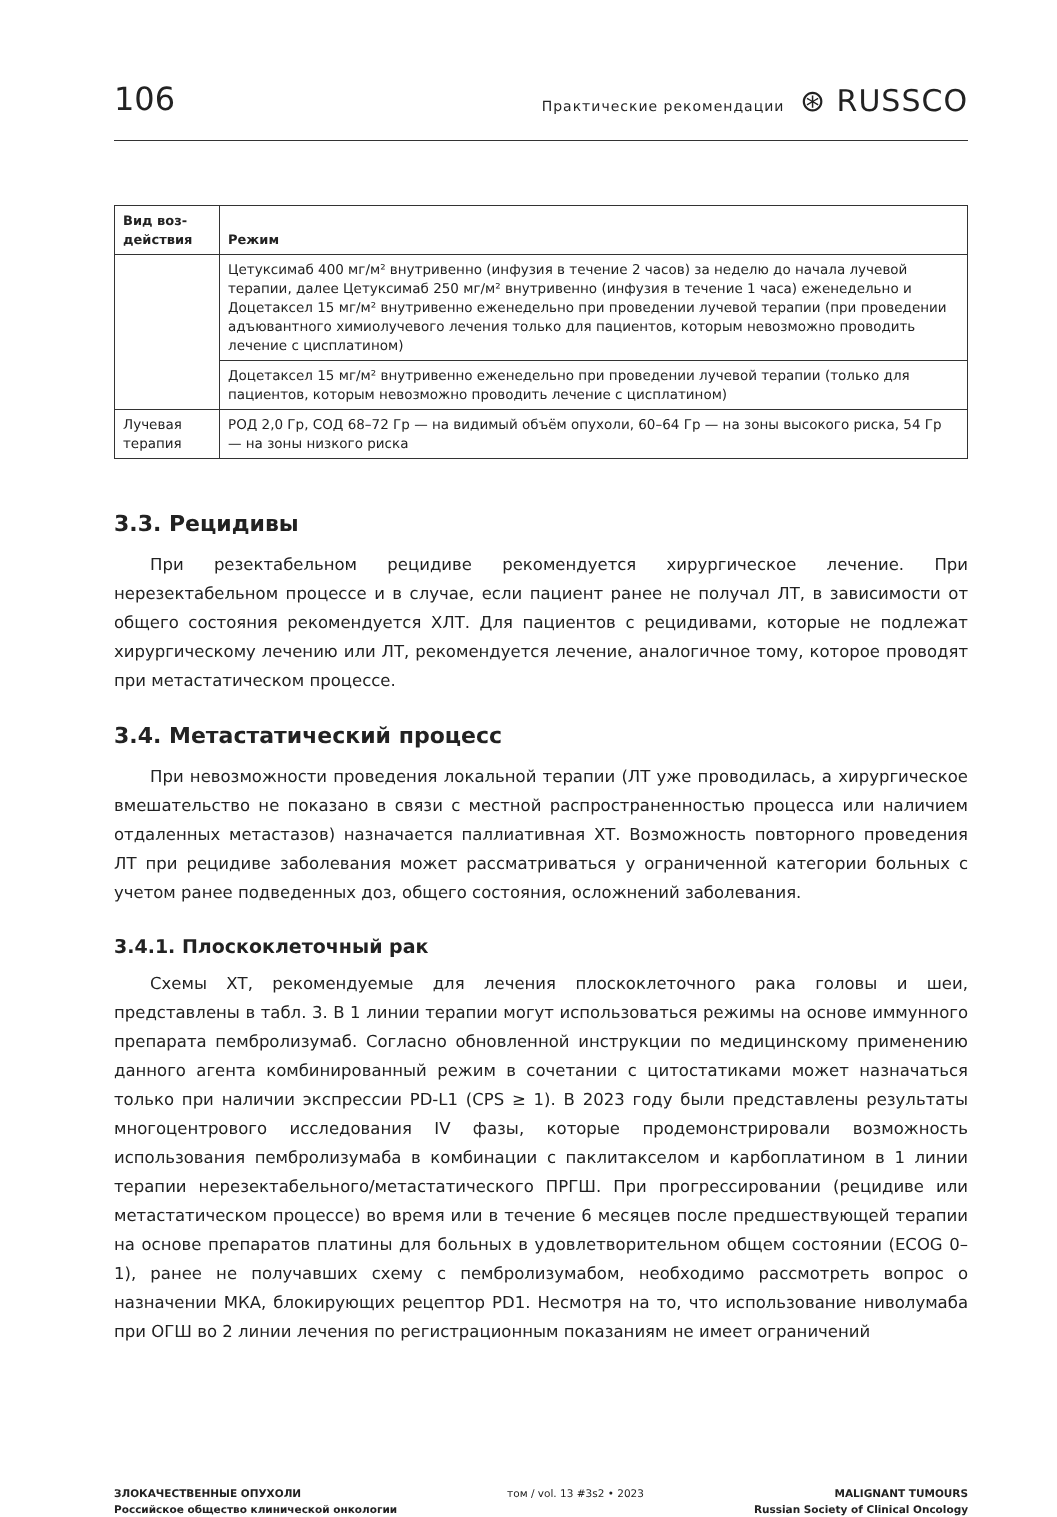106 Практические рекомендации ⊛ RUSSCO
| Вид воз- действия | Режим |
| --- | --- |
| | Цетуксимаб 400 мг/м² внутривенно (инфузия в течение 2 часов) за неделю до начала лучевой терапии, далее Цетуксимаб 250 мг/м² внутривенно (инфузия в течение 1 часа) еженедельно и Доцетаксел 15 мг/м² внутривенно еженедельно при проведении лучевой терапии (при проведении адъювантного химиолучевого лечения только для пациентов, которым невозможно проводить лечение с цисплатином) |
| | Доцетаксел 15 мг/м² внутривенно еженедельно при проведении лучевой терапии (только для пациентов, которым невозможно проводить лечение с цисплатином) |
| Лучевая терапия | РОД 2,0 Гр, СОД 68–72 Гр — на видимый объём опухоли, 60–64 Гр — на зоны высокого риска, 54 Гр — на зоны низкого риска |
3.3. Рецидивы
При резектабельном рецидиве рекомендуется хирургическое лечение. При нерезектабельном процессе и в случае, если пациент ранее не получал ЛТ, в зависимости от общего состояния рекомендуется ХЛТ. Для пациентов с рецидивами, которые не подлежат хирургическому лечению или ЛТ, рекомендуется лечение, аналогичное тому, которое проводят при метастатическом процессе.
3.4. Метастатический процесс
При невозможности проведения локальной терапии (ЛТ уже проводилась, а хирургическое вмешательство не показано в связи с местной распространенностью процесса или наличием отдаленных метастазов) назначается паллиативная ХТ. Возможность повторного проведения ЛТ при рецидиве заболевания может рассматриваться у ограниченной категории больных с учетом ранее подведенных доз, общего состояния, осложнений заболевания.
3.4.1. Плоскоклеточный рак
Схемы ХТ, рекомендуемые для лечения плоскоклеточного рака головы и шеи, представлены в табл. 3. В 1 линии терапии могут использоваться режимы на основе иммунного препарата пембролизумаб. Согласно обновленной инструкции по медицинскому применению данного агента комбинированный режим в сочетании с цитостатиками может назначаться только при наличии экспрессии PD-L1 (CPS ≥ 1). В 2023 году были представлены результаты многоцентрового исследования IV фазы, которые продемонстрировали возможность использования пембролизумаба в комбинации с паклитакселом и карбоплатином в 1 линии терапии нерезектабельного/метастатического ПРГШ. При прогрессировании (рецидиве или метастатическом процессе) во время или в течение 6 месяцев после предшествующей терапии на основе препаратов платины для больных в удовлетворительном общем состоянии (ECOG 0–1), ранее не получавших схему с пембролизумабом, необходимо рассмотреть вопрос о назначении МКА, блокирующих рецептор PD1. Несмотря на то, что использование ниволумаба при ОГШ во 2 линии лечения по регистрационным показаниям не имеет ограничений
ЗЛОКАЧЕСТВЕННЫЕ ОПУХОЛИ
Российское общество клинической онкологии
том / vol. 13 #3s2 • 2023 MALIGNANT TUMOURS
Russian Society of Clinical Oncology